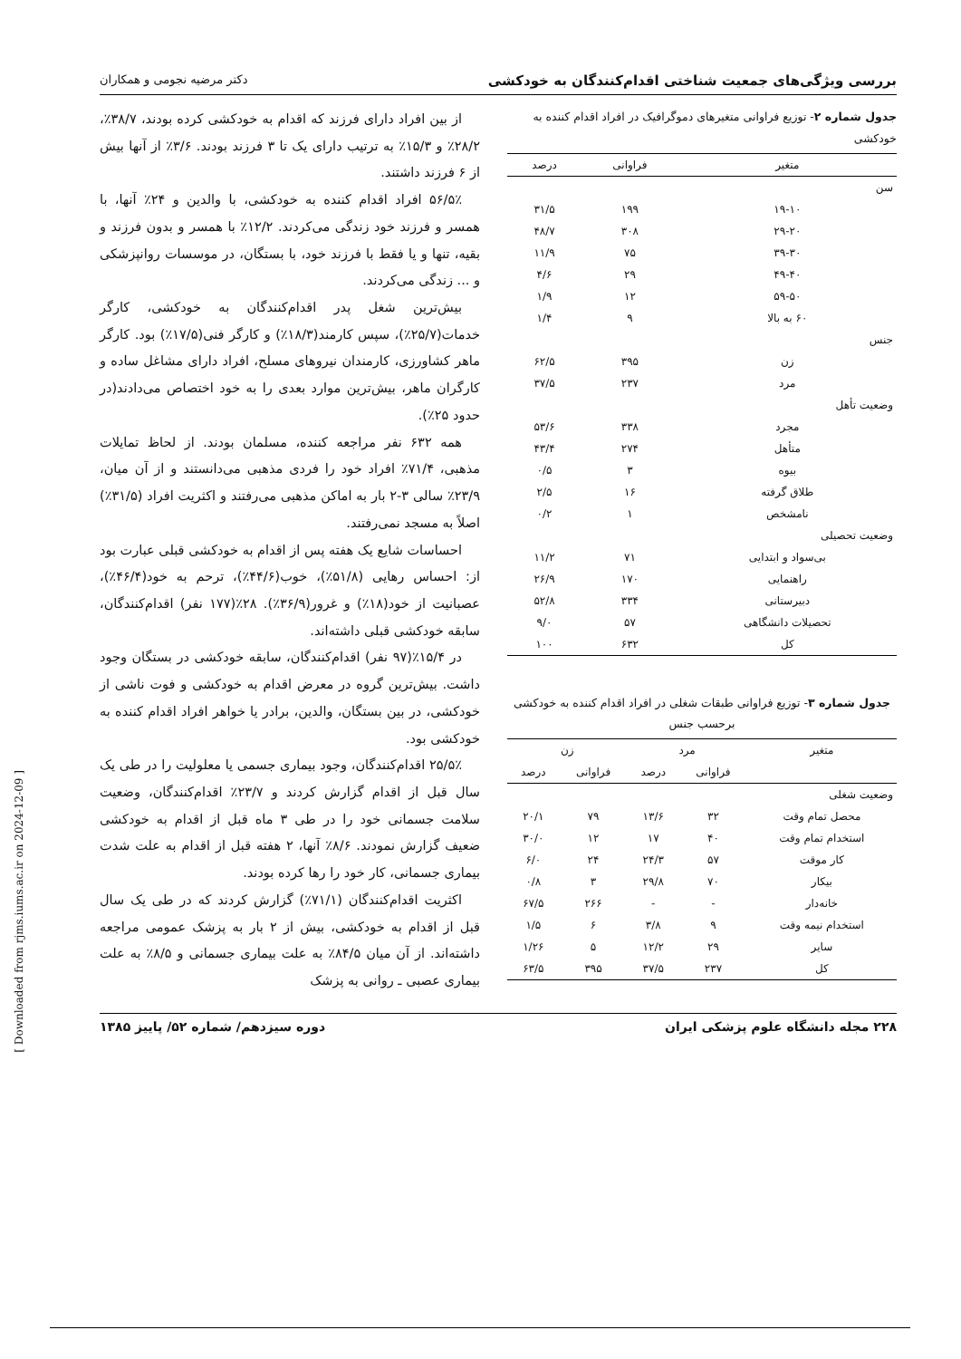[ Downloaded from rjms.iums.ac.ir on 2024-12-09 ]
بررسی ویژگی‌های جمعیت شناختی اقدام‌کنندگان به خودکشی دکتر مرضیه نجومی و همکاران
جدول شماره ۲- توزیع فراوانی متغیرهای دموگرافیک در افراد اقدام کننده به خودکشی
| متغیر | فراوانی | درصد |
| --- | --- | --- |
| سن | | |
| ۱۹-۱۰ | ۱۹۹ | ۳۱/۵ |
| ۲۹-۲۰ | ۳۰۸ | ۴۸/۷ |
| ۳۹-۳۰ | ۷۵ | ۱۱/۹ |
| ۴۹-۴۰ | ۲۹ | ۴/۶ |
| ۵۹-۵۰ | ۱۲ | ۱/۹ |
| ۶۰ به بالا | ۹ | ۱/۴ |
| جنس | | |
| زن | ۳۹۵ | ۶۲/۵ |
| مرد | ۲۳۷ | ۳۷/۵ |
| وضعیت تأهل | | |
| مجرد | ۳۳۸ | ۵۳/۶ |
| متأهل | ۲۷۴ | ۴۳/۴ |
| بیوه | ۳ | ۰/۵ |
| طلاق گرفته | ۱۶ | ۲/۵ |
| نامشخص | ۱ | ۰/۲ |
| وضعیت تحصیلی | | |
| بی‌سواد و ابتدایی | ۷۱ | ۱۱/۲ |
| راهنمایی | ۱۷۰ | ۲۶/۹ |
| دبیرستانی | ۳۳۴ | ۵۲/۸ |
| تحصیلات دانشگاهی | ۵۷ | ۹/۰ |
| کل | ۶۳۲ | ۱۰۰ |
جدول شماره ۳- توزیع فراوانی طبقات شغلی در افراد اقدام کننده به خودکشی برحسب جنس
| متغیر | مرد | | زن | |
| --- | --- | --- | --- | --- |
| | فراوانی | درصد | فراوانی | درصد |
| وضعیت شغلی | | | | |
| محصل تمام وقت | ۳۲ | ۱۳/۶ | ۷۹ | ۲۰/۱ |
| استخدام تمام وقت | ۴۰ | ۱۷ | ۱۲ | ۳۰/۰ |
| کار موقت | ۵۷ | ۲۴/۳ | ۲۴ | ۶/۰ |
| بیکار | ۷۰ | ۲۹/۸ | ۳ | ۰/۸ |
| خانه‌دار | - | - | ۲۶۶ | ۶۷/۵ |
| استخدام نیمه وقت | ۹ | ۳/۸ | ۶ | ۱/۵ |
| سایر | ۲۹ | ۱۲/۲ | ۵ | ۱/۲۶ |
| کل | ۲۳۷ | ۳۷/۵ | ۳۹۵ | ۶۳/۵ |
از بین افراد دارای فرزند که اقدام به خودکشی کرده بودند، ۳۸/۷٪، ۲۸/۲٪ و ۱۵/۳٪ به ترتیب دارای یک تا ۳ فرزند بودند. ۳/۶٪ از آنها بیش از ۶ فرزند داشتند.
۵۶/۵٪ افراد اقدام کننده به خودکشی، با والدین و ۲۴٪ آنها، با همسر و فرزند خود زندگی می‌کردند. ۱۲/۲٪ با همسر و بدون فرزند و بقیه، تنها و یا فقط با فرزند خود، با بستگان، در موسسات روانپزشکی و ... زندگی می‌کردند.
بیش‌ترین شغل پدر اقدام‌کنندگان به خودکشی، کارگر خدمات(۲۵/۷٪)، سپس کارمند(۱۸/۳٪) و کارگر فنی(۱۷/۵٪) بود. کارگر ماهر کشاورزی، کارمندان نیروهای مسلح، افراد دارای مشاغل ساده و کارگران ماهر، بیش‌ترین موارد بعدی را به خود اختصاص می‌دادند(در حدود ۲۵٪).
همه ۶۳۲ نفر مراجعه کننده، مسلمان بودند. از لحاظ تمایلات مذهبی، ۷۱/۴٪ افراد خود را فردی مذهبی می‌دانستند و از آن میان، ۲۳/۹٪ سالی ۳-۲ بار به اماکن مذهبی می‌رفتند و اکثریت افراد (۳۱/۵٪) اصلاً به مسجد نمی‌رفتند.
احساسات شایع یک هفته پس از اقدام به خودکشی قبلی عبارت بود از: احساس رهایی (۵۱/۸٪)، خوب(۴۴/۶٪)، ترحم به خود(۴۶/۴٪)، عصبانیت از خود(۱۸٪) و غرور(۳۶/۹٪). ۲۸٪(۱۷۷ نفر) اقدام‌کنندگان، سابقه خودکشی قبلی داشته‌اند.
در ۱۵/۴٪(۹۷ نفر) اقدام‌کنندگان، سابقه خودکشی در بستگان وجود داشت. بیش‌ترین گروه در معرض اقدام به خودکشی و فوت ناشی از خودکشی، در بین بستگان، والدین، برادر یا خواهر افراد اقدام کننده به خودکشی بود.
۲۵/۵٪ اقدام‌کنندگان، وجود بیماری جسمی یا معلولیت را در طی یک سال قبل از اقدام گزارش کردند و ۲۳/۷٪ اقدام‌کنندگان، وضعیت سلامت جسمانی خود را در طی ۳ ماه قبل از اقدام به خودکشی ضعیف گزارش نمودند. ۸/۶٪ آنها، ۲ هفته قبل از اقدام به علت شدت بیماری جسمانی، کار خود را رها کرده بودند.
اکثریت اقدام‌کنندگان (۷۱/۱٪) گزارش کردند که در طی یک سال قبل از اقدام به خودکشی، بیش از ۲ بار به پزشک عمومی مراجعه داشته‌اند. از آن میان ۸۴/۵٪ به علت بیماری جسمانی و ۸/۵٪ به علت بیماری عصبی ـ روانی به پزشک
۲۲۸ مجله دانشگاه علوم پزشکی ایران دوره سیزدهم/ شماره ۵۲/ پاییز ۱۳۸۵